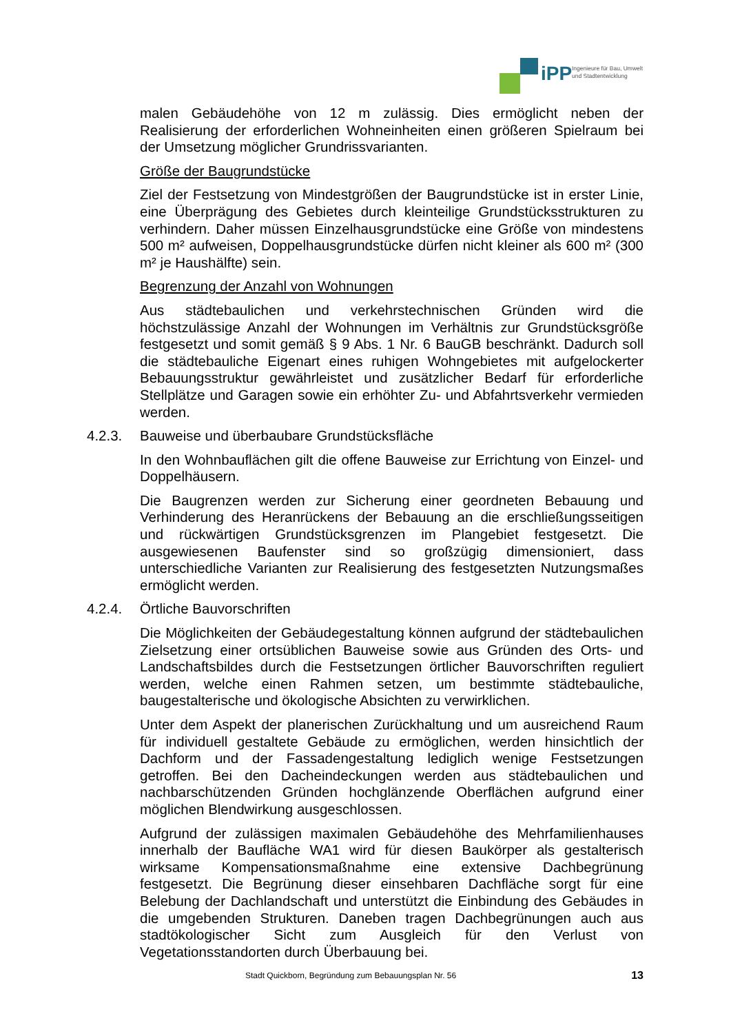iPP
Ingenieure für Bau, Umwelt
und Stadtentwicklung
malen Gebäudehöhe von 12 m zulässig. Dies ermöglicht neben der Realisierung der erforderlichen Wohneinheiten einen größeren Spielraum bei der Umsetzung möglicher Grundrissvarianten.
Größe der Baugrundstücke
Ziel der Festsetzung von Mindestgrößen der Baugrundstücke ist in erster Linie, eine Überprägung des Gebietes durch kleinteilige Grundstücksstrukturen zu verhindern. Daher müssen Einzelhausgrundstücke eine Größe von mindestens 500 m² aufweisen, Doppelhausgrundstücke dürfen nicht kleiner als 600 m² (300 m² je Haushälfte) sein.
Begrenzung der Anzahl von Wohnungen
Aus städtebaulichen und verkehrstechnischen Gründen wird die höchstzulässige Anzahl der Wohnungen im Verhältnis zur Grundstücksgröße festgesetzt und somit gemäß § 9 Abs. 1 Nr. 6 BauGB beschränkt. Dadurch soll die städtebauliche Eigenart eines ruhigen Wohngebietes mit aufgelockerter Bebauungsstruktur gewährleistet und zusätzlicher Bedarf für erforderliche Stellplätze und Garagen sowie ein erhöhter Zu- und Abfahrtsverkehr vermieden werden.
4.2.3. Bauweise und überbaubare Grundstücksfläche
In den Wohnbauflächen gilt die offene Bauweise zur Errichtung von Einzel- und Doppelhäusern.
Die Baugrenzen werden zur Sicherung einer geordneten Bebauung und Verhinderung des Heranrückens der Bebauung an die erschließungsseitigen und rückwärtigen Grundstücksgrenzen im Plangebiet festgesetzt. Die ausgewiesenen Baufenster sind so großzügig dimensioniert, dass unterschiedliche Varianten zur Realisierung des festgesetzten Nutzungsmaßes ermöglicht werden.
4.2.4. Örtliche Bauvorschriften
Die Möglichkeiten der Gebäudegestaltung können aufgrund der städtebaulichen Zielsetzung einer ortsüblichen Bauweise sowie aus Gründen des Orts- und Landschaftsbildes durch die Festsetzungen örtlicher Bauvorschriften reguliert werden, welche einen Rahmen setzen, um bestimmte städtebauliche, baugestalterische und ökologische Absichten zu verwirklichen.
Unter dem Aspekt der planerischen Zurückhaltung und um ausreichend Raum für individuell gestaltete Gebäude zu ermöglichen, werden hinsichtlich der Dachform und der Fassadengestaltung lediglich wenige Festsetzungen getroffen. Bei den Dacheindeckungen werden aus städtebaulichen und nachbarschützenden Gründen hochglänzende Oberflächen aufgrund einer möglichen Blendwirkung ausgeschlossen.
Aufgrund der zulässigen maximalen Gebäudehöhe des Mehrfamilienhauses innerhalb der Baufläche WA1 wird für diesen Baukörper als gestalterisch wirksame Kompensationsmaßnahme eine extensive Dachbegrünung festgesetzt. Die Begrünung dieser einsehbaren Dachfläche sorgt für eine Belebung der Dachlandschaft und unterstützt die Einbindung des Gebäudes in die umgebenden Strukturen. Daneben tragen Dachbegrünungen auch aus stadtökologischer Sicht zum Ausgleich für den Verlust von Vegetationsstandorten durch Überbauung bei.
Stadt Quickborn, Begründung zum Bebauungsplan Nr. 56 13